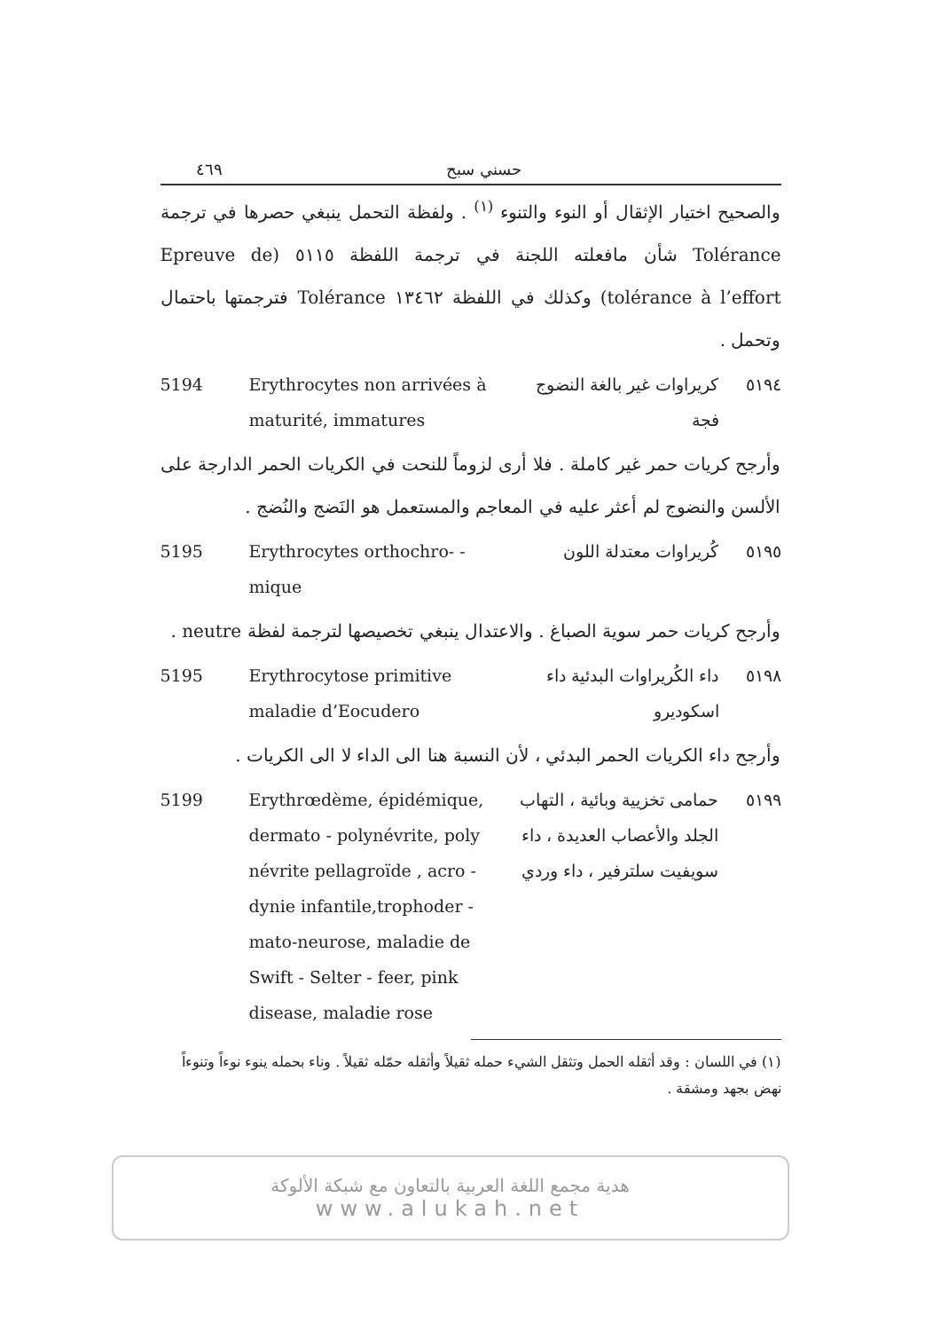٤٦٩ حسني سبح
والصحيح اختيار الإثقال أو النوء والتنوء <sup>(١)</sup> . ولفظة التحمل ينبغي حصرها في ترجمة Tolérance شأن مافعلته اللجنة في ترجمة اللفظة ٥١١٥ (Epreuve de tolérance à l’effort) وكذلك في اللفظة ١٣٤٦٢ Tolérance فترجمتها باحتمال وتحمل .
5194 Erythrocytes non arrivées à maturité, immatures
كريراوات غير بالغة النضوج فجة ٥١٩٤
وأرجح كريات حمر غير كاملة . فلا أرى لزوماً للنحت في الكريات الحمر الدارجة على الألسن والنضوج لم أعثر عليه في المعاجم والمستعمل هو النَضج والنُضج .
5195 Erythrocytes orthochro- - mique
كُريراوات معتدلة اللون ٥١٩٥
وأرجح كريات حمر سوية الصباغ . والاعتدال ينبغي تخصيصها لترجمة لفظة neutre .
5195 Erythrocytose primitive maladie d’Eocudero
داء الكُريراوات البدئية داء اسكوديرو
٥١٩٨
وأرجح داء الكريات الحمر البدئي ، لأن النسبة هنا الى الداء لا الى الكريات .
5199 Erythrœdème, épidémique, dermato - polynévrite, poly névrite pellagroïde , acro -dynie infantile,trophoder - mato-neurose, maladie de Swift - Selter - feer, pink disease, maladie rose
حمامى تخزيية وبائية ، التهاب الجلد والأعصاب العديدة ، داء سويفيت سلترفير ، داء وردي
٥١٩٩
(١) في اللسان : وقد أثقله الحمل وتثقل الشيء حمله ثقيلاً وأثقله حمّله ثقيلاً . وناء بحمله ينوء نوءاً وتنوءاً نهض بجهد ومشقة .
هدية مجمع اللغة العربية بالتعاون مع شبكة الألوكة
www.alukah.net